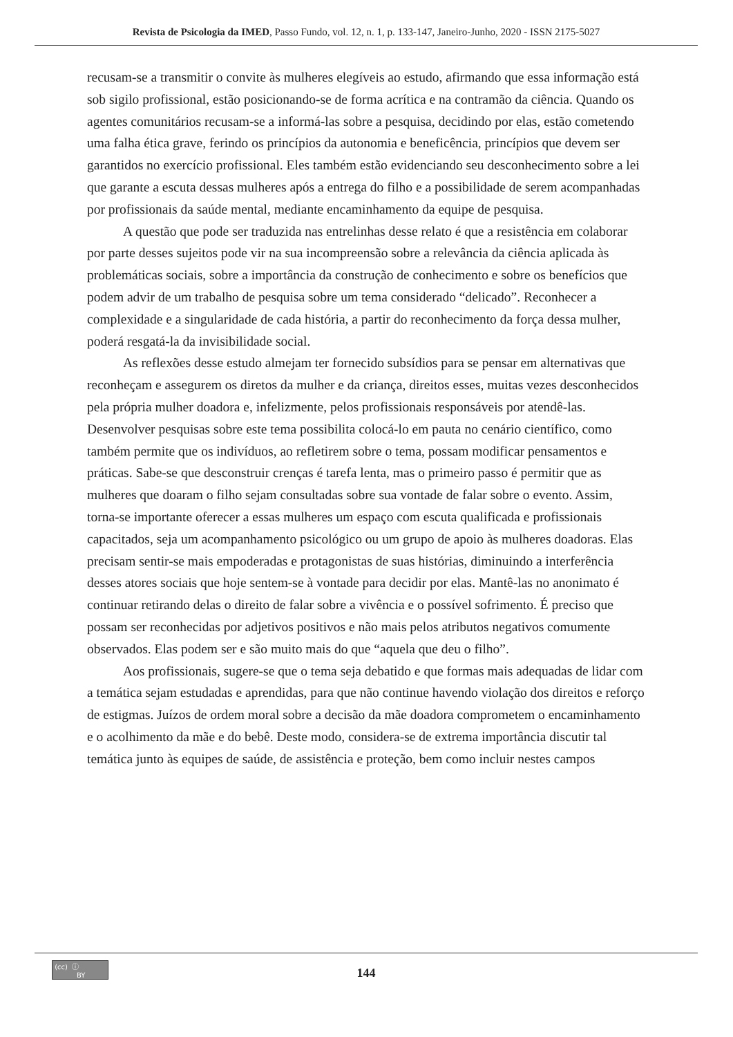Revista de Psicologia da IMED, Passo Fundo, vol. 12, n. 1, p. 133-147, Janeiro-Junho, 2020 - ISSN 2175-5027
recusam-se a transmitir o convite às mulheres elegíveis ao estudo, afirmando que essa informação está sob sigilo profissional, estão posicionando-se de forma acrítica e na contramão da ciência. Quando os agentes comunitários recusam-se a informá-las sobre a pesquisa, decidindo por elas, estão cometendo uma falha ética grave, ferindo os princípios da autonomia e beneficência, princípios que devem ser garantidos no exercício profissional. Eles também estão evidenciando seu desconhecimento sobre a lei que garante a escuta dessas mulheres após a entrega do filho e a possibilidade de serem acompanhadas por profissionais da saúde mental, mediante encaminhamento da equipe de pesquisa.
A questão que pode ser traduzida nas entrelinhas desse relato é que a resistência em colaborar por parte desses sujeitos pode vir na sua incompreensão sobre a relevância da ciência aplicada às problemáticas sociais, sobre a importância da construção de conhecimento e sobre os benefícios que podem advir de um trabalho de pesquisa sobre um tema considerado “delicado”. Reconhecer a complexidade e a singularidade de cada história, a partir do reconhecimento da força dessa mulher, poderá resgatá-la da invisibilidade social.
As reflexões desse estudo almejam ter fornecido subsídios para se pensar em alternativas que reconheçam e assegurem os diretos da mulher e da criança, direitos esses, muitas vezes desconhecidos pela própria mulher doadora e, infelizmente, pelos profissionais responsáveis por atendê-las. Desenvolver pesquisas sobre este tema possibilita colocá-lo em pauta no cenário científico, como também permite que os indivíduos, ao refletirem sobre o tema, possam modificar pensamentos e práticas. Sabe-se que desconstruir crenças é tarefa lenta, mas o primeiro passo é permitir que as mulheres que doaram o filho sejam consultadas sobre sua vontade de falar sobre o evento. Assim, torna-se importante oferecer a essas mulheres um espaço com escuta qualificada e profissionais capacitados, seja um acompanhamento psicológico ou um grupo de apoio às mulheres doadoras. Elas precisam sentir-se mais empoderadas e protagonistas de suas histórias, diminuindo a interferência desses atores sociais que hoje sentem-se à vontade para decidir por elas. Mantê-las no anonimato é continuar retirando delas o direito de falar sobre a vivência e o possível sofrimento. É preciso que possam ser reconhecidas por adjetivos positivos e não mais pelos atributos negativos comumente observados. Elas podem ser e são muito mais do que “aquela que deu o filho”.
Aos profissionais, sugere-se que o tema seja debatido e que formas mais adequadas de lidar com a temática sejam estudadas e aprendidas, para que não continue havendo violação dos direitos e reforço de estigmas. Juízos de ordem moral sobre a decisão da mãe doadora comprometem o encaminhamento e o acolhimento da mãe e do bebê. Deste modo, considera-se de extrema importância discutir tal temática junto às equipes de saúde, de assistência e proteção, bem como incluir nestes campos
(cc) ⓘ
BY
144